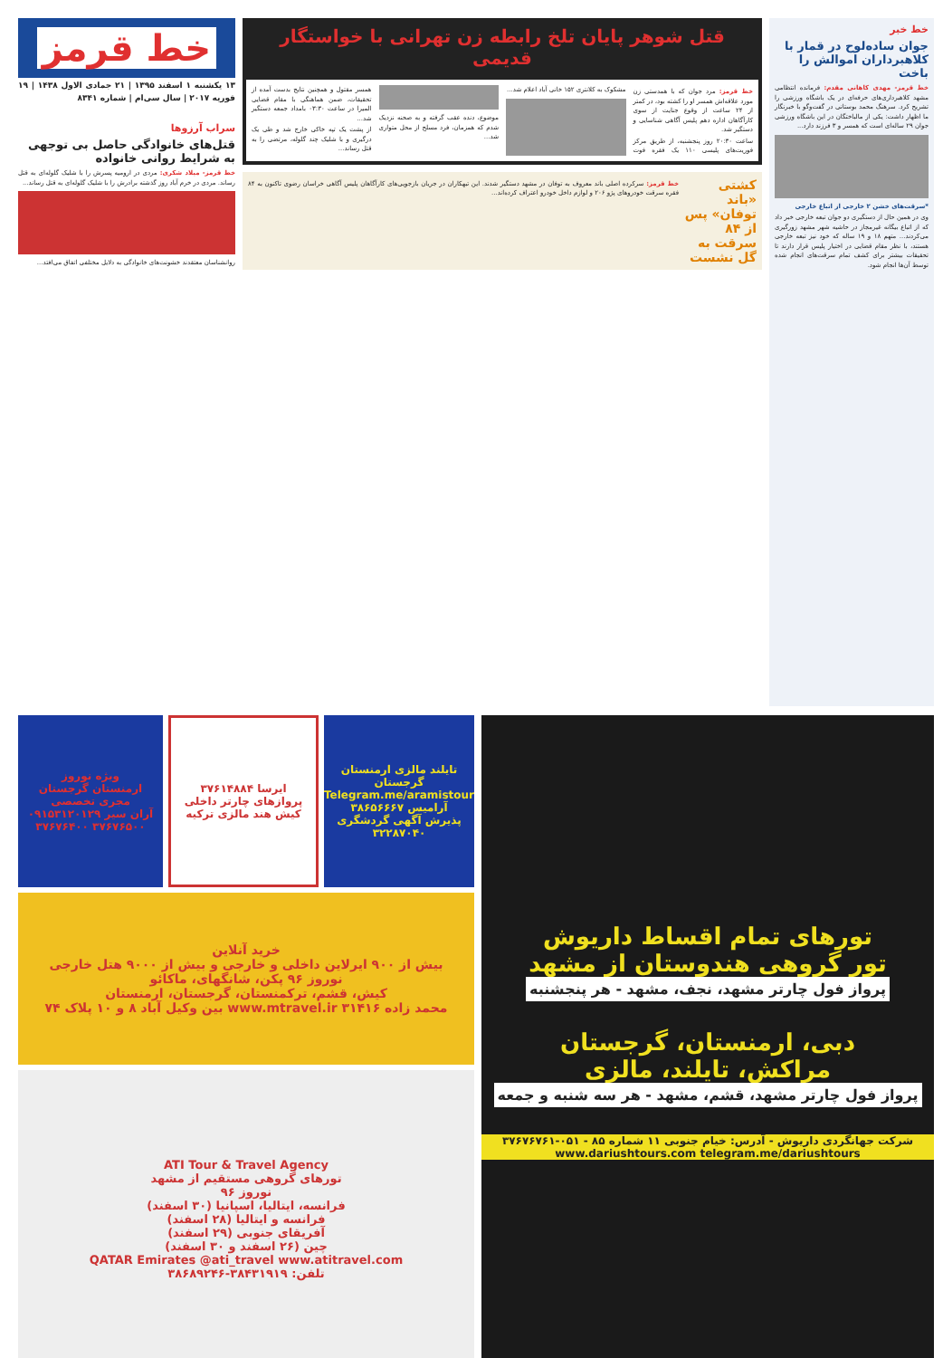خط خبر
جوان ساده‌لوح در قمار با کلاهبرداران اموالش را باخت
خط قرمز- مهدی کاهانی مقدم: فرمانده انتظامی مشهد کلاهبرداری‌های حرفه‌ای در یک باشگاه ورزشی را تشریح کرد. سرهنگ محمد بوستانی در گفت‌وگو با خبرنگار ما اظهار داشت: یکی از مالباختگان در این باشگاه ورزشی جوان ۲۹ ساله‌ای است که همسر و ۳ فرزند دارد...
*سرقت‌های خشن ۲ خارجی از اتباع خارجی
وی در همین حال از دستگیری دو جوان تبعه خارجی خبر داد که از اتباع بیگانه غیرمجاز در حاشیه شهر مشهد زورگیری می‌کردند... متهم ۱۸ و ۱۹ ساله که خود نیز تبعه خارجی هستند، با نظر مقام قضایی در اختیار پلیس قرار دارند تا تحقیقات بیشتر برای کشف تمام سرقت‌های انجام شده توسط آن‌ها انجام شود.
قتل شوهر پایان تلخ رابطه زن تهرانی با خواستگار قدیمی
خط قرمز: مرد جوان که با همدستی زن مورد علاقه‌اش همسر او را کشته بود، در کمتر از ۲۴ ساعت از وقوع جنایت از سوی کارآگاهان اداره دهم پلیس آگاهی شناسایی و دستگیر شد.
ساعت ۲۰:۳۰ روز پنجشنبه، از طریق مرکز فوریت‌های پلیسی ۱۱۰ یک فقره فوت مشکوک به کلانتری ۱۵۲ خانی آباد اعلام شد...
موضوع، دنده عقب گرفته و به صحنه نزدیک شدم که همزمان، فرد مسلح از محل متواری شد...
همسر مقتول و همچنین نتایج بدست آمده از تحقیقات، ضمن هماهنگی با مقام قضایی المیرا در ساعت ۰۳:۳۰ بامداد جمعه دستگیر شد...
از پشت یک تپه خاکی خارج شد و طی یک درگیری و با شلیک چند گلوله، مرتضی را به قتل رساند...
کشتی «باند توفان» پس از ۸۴ سرقت به گل نشست
خط قرمز: سرکرده اصلی باند معروف به توفان در مشهد دستگیر شدند. این تبهکاران در جریان بازجویی‌های کارآگاهان پلیس آگاهی خراسان رضوی تاکنون به ۸۴ فقره سرقت خودروهای پژو ۲۰۶ و لوازم داخل خودرو اعتراف کرده‌اند...
خط قرمز
۱۳ یکشنبه ۱ اسفند ۱۳۹۵ | ۲۱ جمادی الاول ۱۴۳۸ | ۱۹ فوریه ۲۰۱۷ | سال سی‌ام | شماره ۸۳۴۱
سراب آرزوها
قتل‌های خانوادگی حاصل بی توجهی به شرایط روانی خانواده
خط قرمز- میلاد شکری: مردی در ارومیه پسرش را با شلیک گلوله‌ای به قتل رساند. مردی در خرم آباد روز گذشته برادرش را با شلیک گلوله‌ای به قتل رساند...
روانشناسان معتقدند خشونت‌های خانوادگی به دلایل مختلفی اتفاق می‌افتد...
تورهای تمام اقساط داریوش
تور گروهی هندوستان از مشهد
پرواز فول چارتر مشهد، نجف، مشهد - هر پنجشنبه
دبی، ارمنستان، گرجستان
مراکش، تایلند، مالزی
پرواز فول چارتر مشهد، قشم، مشهد - هر سه شنبه و جمعه
شرکت جهانگردی داریوش - آدرس: خیام جنوبی ۱۱ شماره ۸۵ - ۰۵۱-۳۷۶۷۶۷۶۱ www.dariushtours.com telegram.me/dariushtours
تایلند مالزی ارمنستان گرجستان
Telegram.me/aramistour
آرامیس ۳۸۶۵۶۶۶۷
پذیرش آگهی گردشگری ۳۲۲۸۷۰۴۰
ایرسا ۳۷۶۱۴۸۸۴
پروازهای چارتر داخلی
کیش هند مالزی ترکیه
ویژه نوروز
ارمنستان گرجستان
مجری تخصصی
آران سیر ۰۹۱۵۳۱۲۰۱۲۹ ۳۷۶۷۶۵۰۰ ۳۷۶۷۶۴۰۰
خرید آنلاین
بیش از ۹۰۰ ایرلاین داخلی و خارجی و بیش از ۹۰۰۰ هتل خارجی
نوروز ۹۶ پکن، شانگهای، ماکائو
کیش، قشم، ترکمنستان، گرجستان، ارمنستان
محمد زاده ۳۱۴۱۶ www.mtravel.ir بین وکیل آباد ۸ و ۱۰ پلاک ۷۴
ATI Tour & Travel Agency
تورهای گروهی مستقیم از مشهد
نوروز ۹۶
فرانسه، ایتالیا، اسپانیا (۳۰ اسفند)
فرانسه و ایتالیا (۲۸ اسفند)
آفریقای جنوبی (۲۹ اسفند)
چین (۲۶ اسفند و ۳۰ اسفند)
QATAR Emirates @ati_travel www.atitravel.com
تلفن: ۳۸۴۳۱۹۱۹-۳۸۶۸۹۲۴۶